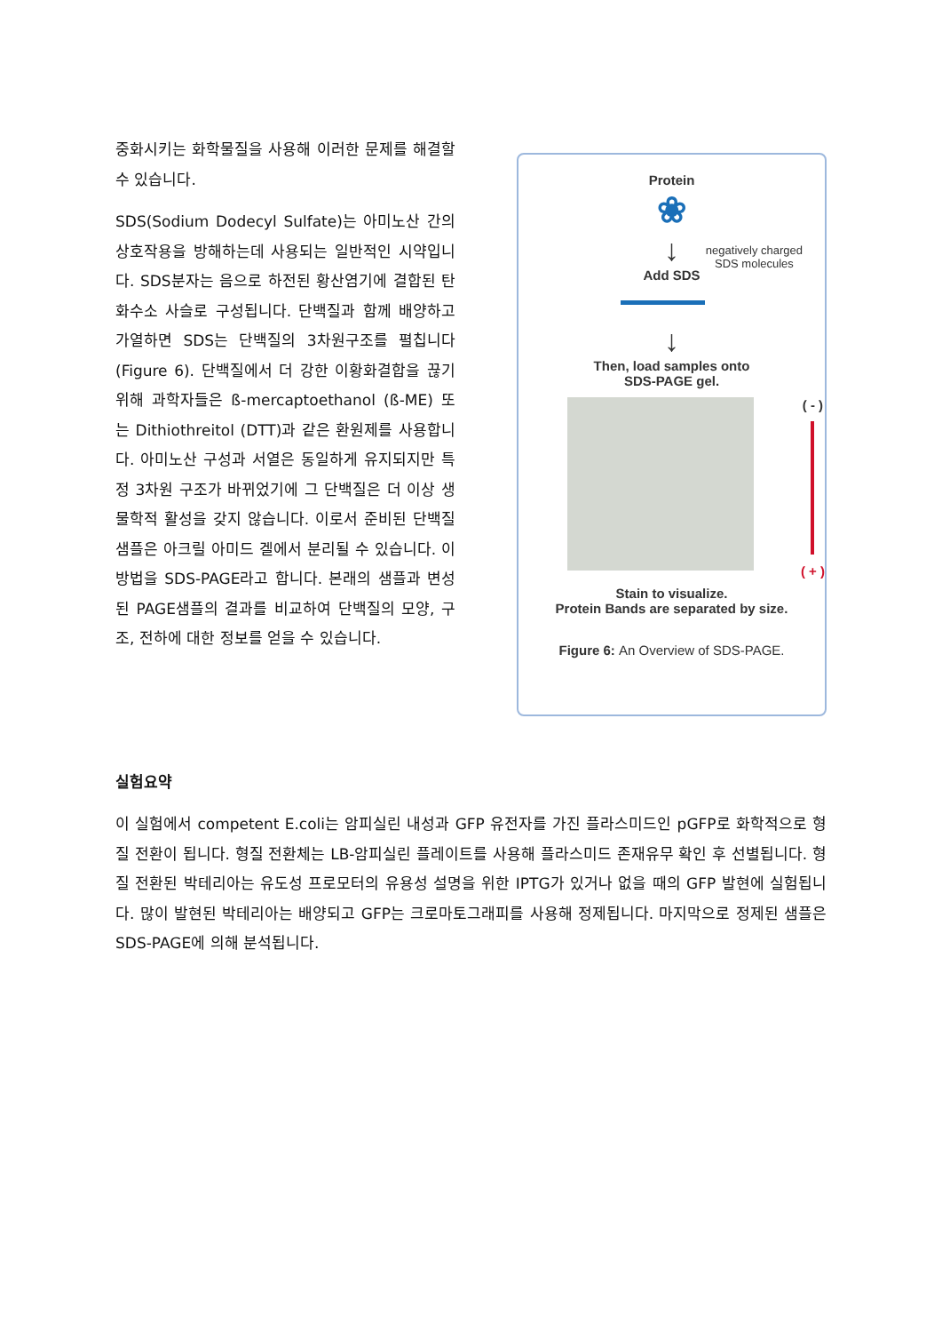중화시키는 화학물질을 사용해 이러한 문제를 해결할 수 있습니다.
SDS(Sodium Dodecyl Sulfate)는 아미노산 간의 상호작용을 방해하는데 사용되는 일반적인 시약입니다. SDS분자는 음으로 하전된 황산염기에 결합된 탄화수소 사슬로 구성됩니다. 단백질과 함께 배양하고 가열하면 SDS는 단백질의 3차원구조를 펼칩니다(Figure 6). 단백질에서 더 강한 이황화결합을 끊기위해 과학자들은 ß-mercaptoethanol (ß-ME) 또는 Dithiothreitol (DTT)과 같은 환원제를 사용합니다. 아미노산 구성과 서열은 동일하게 유지되지만 특정 3차원 구조가 바뀌었기에 그 단백질은 더 이상 생물학적 활성을 갖지 않습니다. 이로서 준비된 단백질 샘플은 아크릴 아미드 겔에서 분리될 수 있습니다. 이 방법을 SDS-PAGE라고 합니다. 본래의 샘플과 변성된 PAGE샘플의 결과를 비교하여 단백질의 모양, 구조, 전하에 대한 정보를 얻을 수 있습니다.
Protein
❀
↓
negatively charged
SDS molecules
Add SDS
↓
Then, load samples onto
SDS-PAGE gel.
( - )
( + )
Stain to visualize.
Protein Bands are separated by size.
Figure 6: An Overview of SDS-PAGE.
실험요약
이 실험에서 competent E.coli는 암피실린 내성과 GFP 유전자를 가진 플라스미드인 pGFP로 화학적으로 형질 전환이 됩니다. 형질 전환체는 LB-암피실린 플레이트를 사용해 플라스미드 존재유무 확인 후 선별됩니다. 형질 전환된 박테리아는 유도성 프로모터의 유용성 설명을 위한 IPTG가 있거나 없을 때의 GFP 발현에 실험됩니다. 많이 발현된 박테리아는 배양되고 GFP는 크로마토그래피를 사용해 정제됩니다. 마지막으로 정제된 샘플은 SDS-PAGE에 의해 분석됩니다.